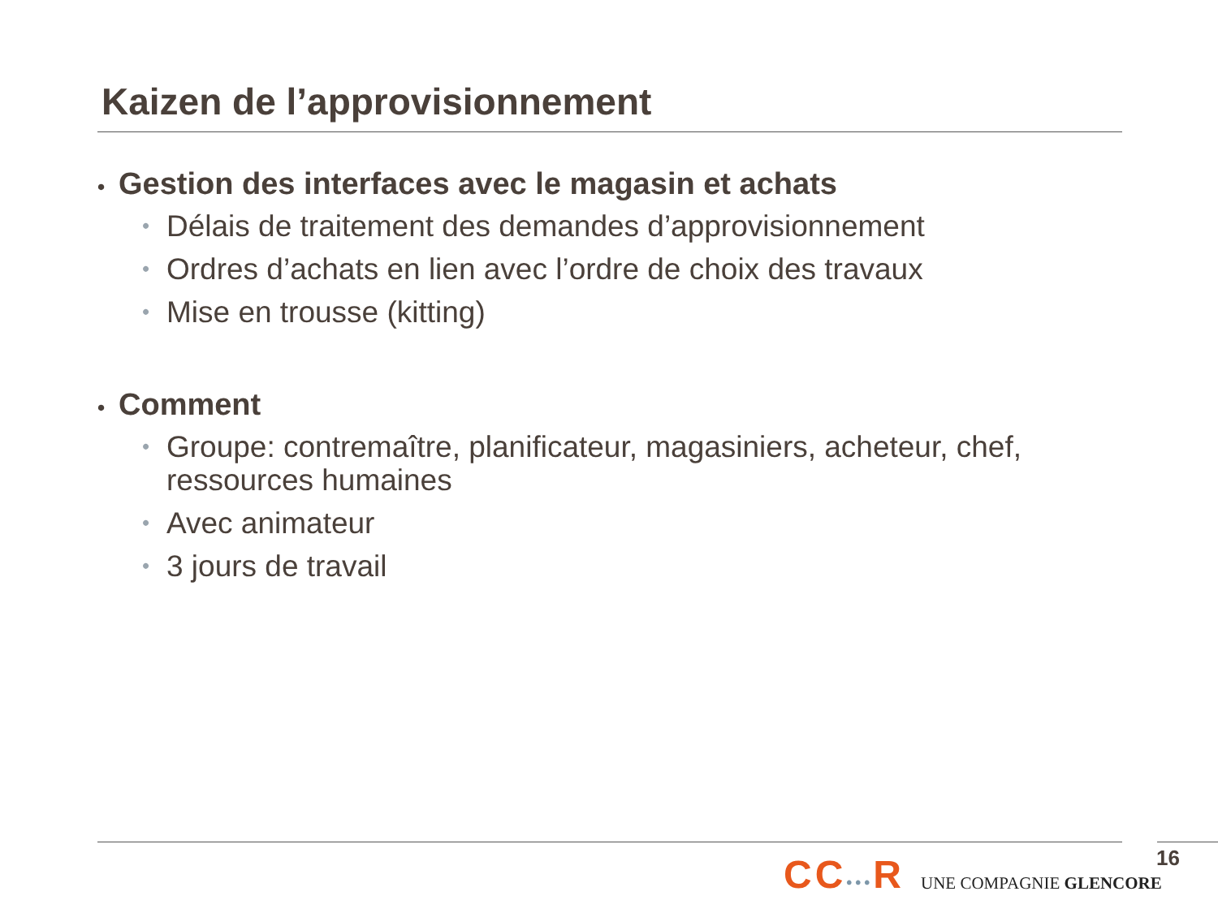Kaizen de l’approvisionnement
• Gestion des interfaces avec le magasin et achats
• Délais de traitement des demandes d’approvisionnement
• Ordres d’achats en lien avec l’ordre de choix des travaux
• Mise en trousse (kitting)
• Comment
• Groupe: contremaître, planificateur, magasiniers, acheteur, chef, ressources humaines
• Avec animateur
• 3 jours de travail
CC•••R
UNE COMPAGNIE GLENCORE
16